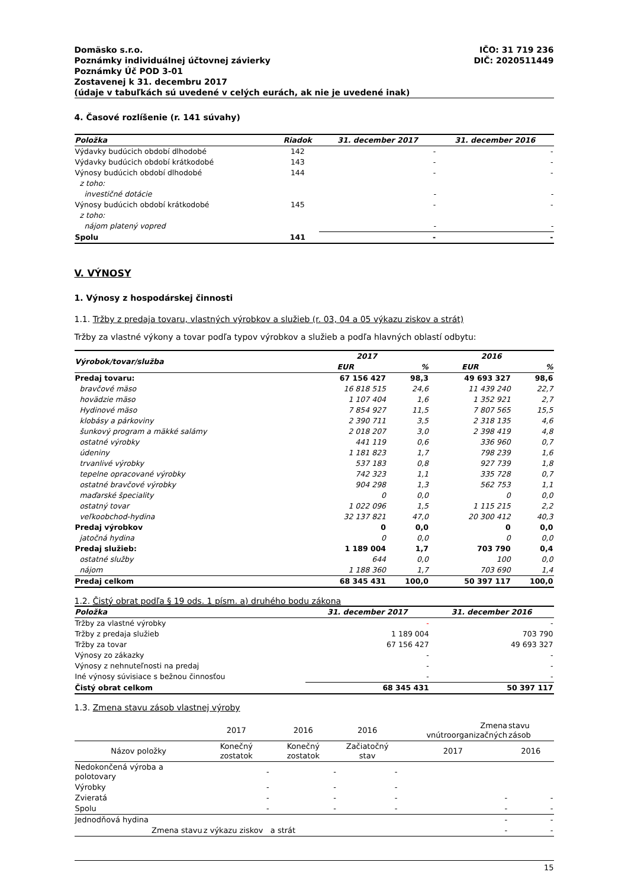Domäsko s.r.o.
Poznámky individuálnej účtovnej závierky
Poznámky Úč POD 3-01
Zostavenej k 31. decembru 2017
(údaje v tabuľkách sú uvedené v celých eurách, ak nie je uvedené inak)
IČO: 31 719 236
DIČ: 2020511449
4. Časové rozlíšenie (r. 141 súvahy)
| Položka | Riadok | 31. december 2017 | 31. december 2016 |
| --- | --- | --- | --- |
| Výdavky budúcich období dlhodobé | 142 | - | - |
| Výdavky budúcich období krátkodobé | 143 | - | - |
| Výnosy budúcich období dlhodobé | 144 | - | - |
| z toho: | | | |
| investičné dotácie | | - | - |
| Výnosy budúcich období krátkodobé | 145 | - | - |
| z toho: | | | |
| nájom platený vopred | | - | - |
| Spolu | 141 | - | - |
V. VÝNOSY
1. Výnosy z hospodárskej činnosti
1.1. Tržby z predaja tovaru, vlastných výrobkov a služieb (r. 03, 04 a 05 výkazu ziskov a strát)
Tržby za vlastné výkony a tovar podľa typov výrobkov a služieb a podľa hlavných oblastí odbytu:
| Výrobok/tovar/služba | 2017 | | 2016 | |
| --- | --- | --- | --- | --- |
| | EUR | % | EUR | % |
| Predaj tovaru: | 67 156 427 | 98,3 | 49 693 327 | 98,6 |
| bravčové mäso | 16 818 515 | 24,6 | 11 439 240 | 22,7 |
| hovädzie mäso | 1 107 404 | 1,6 | 1 352 921 | 2,7 |
| Hydinové mäso | 7 854 927 | 11,5 | 7 807 565 | 15,5 |
| klobásy a párkoviny | 2 390 711 | 3,5 | 2 318 135 | 4,6 |
| šunkový program a mäkké salámy | 2 018 207 | 3,0 | 2 398 419 | 4,8 |
| ostatné výrobky | 441 119 | 0,6 | 336 960 | 0,7 |
| údeniny | 1 181 823 | 1,7 | 798 239 | 1,6 |
| trvanlivé výrobky | 537 183 | 0,8 | 927 739 | 1,8 |
| tepelne opracované výrobky | 742 323 | 1,1 | 335 728 | 0,7 |
| ostatné bravčové výrobky | 904 298 | 1,3 | 562 753 | 1,1 |
| maďarské špeciality | 0 | 0,0 | 0 | 0,0 |
| ostatný tovar | 1 022 096 | 1,5 | 1 115 215 | 2,2 |
| veľkoobchod-hydina | 32 137 821 | 47,0 | 20 300 412 | 40,3 |
| Predaj výrobkov | 0 | 0,0 | 0 | 0,0 |
| jatočná hydina | 0 | 0,0 | 0 | 0,0 |
| Predaj služieb: | 1 189 004 | 1,7 | 703 790 | 0,4 |
| ostatné služby | 644 | 0,0 | 100 | 0,0 |
| nájom | 1 188 360 | 1,7 | 703 690 | 1,4 |
| Predaj celkom | 68 345 431 | 100,0 | 50 397 117 | 100,0 |
1.2. Čistý obrat podľa § 19 ods. 1 písm. a) druhého bodu zákona
| Položka | 31. december 2017 | 31. december 2016 |
| --- | --- | --- |
| Tržby za vlastné výrobky | - | - |
| Tržby z predaja služieb | 1 189 004 | 703 790 |
| Tržby za tovar | 67 156 427 | 49 693 327 |
| Výnosy zo zákazky | - | - |
| Výnosy z nehnuteľnosti na predaj | - | - |
| Iné výnosy súvisiace s bežnou činnosťou | - | - |
| Čistý obrat celkom | 68 345 431 | 50 397 117 |
1.3. Zmena stavu zásob vlastnej výroby
| | 2017 | 2016 | 2016 | Zmena vnútroorganizačných | stavu zásob |
| Názov položky | Konečný zostatok | Konečný zostatok | Začiatočný stav | 2017 | 2016 |
| Nedokončená výroba a polotovary | - | - | - | | |
| Výrobky | - | - | - | | |
| Zvieratá | - | - | - | - | - |
| Spolu | - | - | - | - | - |
| Jednodňová hydina | | | | - | - |
| Zmena stavu | z výkazu ziskov | a strát | | - | - |
15